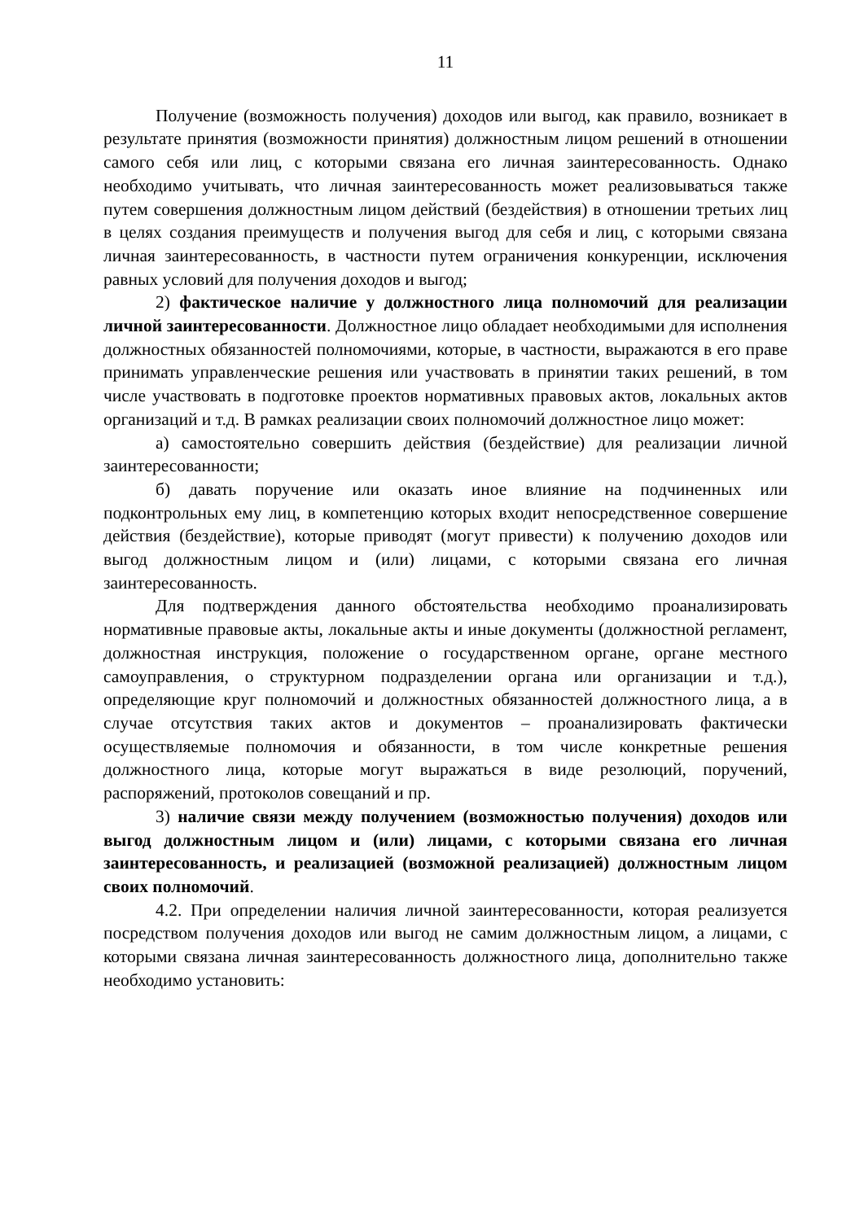11
Получение (возможность получения) доходов или выгод, как правило, возникает в результате принятия (возможности принятия) должностным лицом решений в отношении самого себя или лиц, с которыми связана его личная заинтересованность. Однако необходимо учитывать, что личная заинтересованность может реализовываться также путем совершения должностным лицом действий (бездействия) в отношении третьих лиц в целях создания преимуществ и получения выгод для себя и лиц, с которыми связана личная заинтересованность, в частности путем ограничения конкуренции, исключения равных условий для получения доходов и выгод;
2) фактическое наличие у должностного лица полномочий для реализации личной заинтересованности. Должностное лицо обладает необходимыми для исполнения должностных обязанностей полномочиями, которые, в частности, выражаются в его праве принимать управленческие решения или участвовать в принятии таких решений, в том числе участвовать в подготовке проектов нормативных правовых актов, локальных актов организаций и т.д. В рамках реализации своих полномочий должностное лицо может:
а) самостоятельно совершить действия (бездействие) для реализации личной заинтересованности;
б) давать поручение или оказать иное влияние на подчиненных или подконтрольных ему лиц, в компетенцию которых входит непосредственное совершение действия (бездействие), которые приводят (могут привести) к получению доходов или выгод должностным лицом и (или) лицами, с которыми связана его личная заинтересованность.
Для подтверждения данного обстоятельства необходимо проанализировать нормативные правовые акты, локальные акты и иные документы (должностной регламент, должностная инструкция, положение о государственном органе, органе местного самоуправления, о структурном подразделении органа или организации и т.д.), определяющие круг полномочий и должностных обязанностей должностного лица, а в случае отсутствия таких актов и документов – проанализировать фактически осуществляемые полномочия и обязанности, в том числе конкретные решения должностного лица, которые могут выражаться в виде резолюций, поручений, распоряжений, протоколов совещаний и пр.
3) наличие связи между получением (возможностью получения) доходов или выгод должностным лицом и (или) лицами, с которыми связана его личная заинтересованность, и реализацией (возможной реализацией) должностным лицом своих полномочий.
4.2. При определении наличия личной заинтересованности, которая реализуется посредством получения доходов или выгод не самим должностным лицом, а лицами, с которыми связана личная заинтересованность должностного лица, дополнительно также необходимо установить: